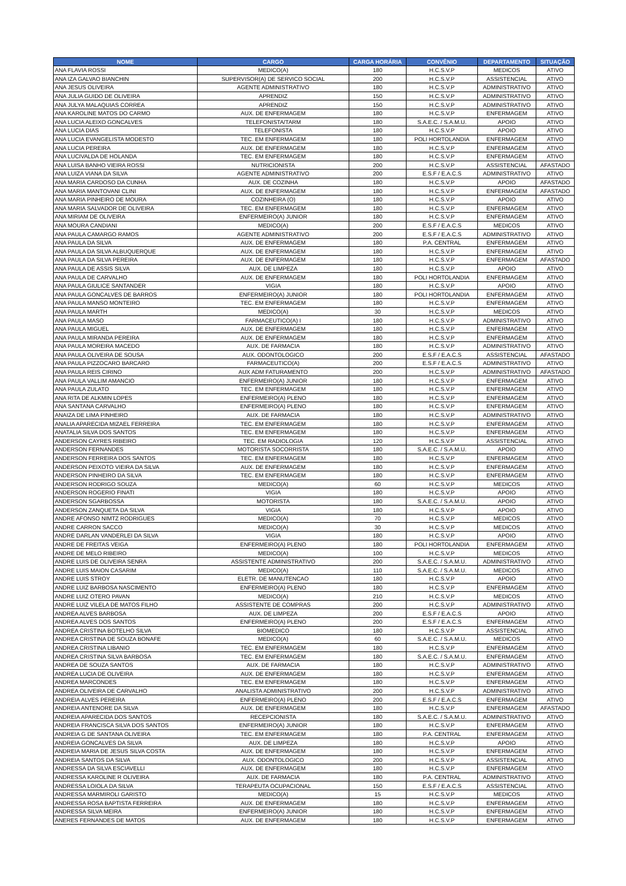| NOME | CARGO | CARGA HORÁRIA | CONVÊNIO | DEPARTAMENTO | SITUAÇÃO |
| --- | --- | --- | --- | --- | --- |
| ANA FLAVIA ROSSI | MEDICO(A) | 180 | H.C.S.V.P | MEDICOS | ATIVO |
| ANA IZA GALVAO BIANCHIN | SUPERVISOR(A) DE SERVICO SOCIAL | 200 | H.C.S.V.P | ASSISTENCIAL | ATIVO |
| ANA JESUS OLIVEIRA | AGENTE ADMINISTRATIVO | 180 | H.C.S.V.P | ADMINISTRATIVO | ATIVO |
| ANA JULIA GUIDO DE OLIVEIRA | APRENDIZ | 150 | H.C.S.V.P | ADMINISTRATIVO | ATIVO |
| ANA JULYA MALAQUIAS CORREA | APRENDIZ | 150 | H.C.S.V.P | ADMINISTRATIVO | ATIVO |
| ANA KAROLINE MATOS DO CARMO | AUX. DE ENFERMAGEM | 180 | H.C.S.V.P | ENFERMAGEM | ATIVO |
| ANA LUCIA ALEIXO GONCALVES | TELEFONISTA/TARM | 180 | S.A.E.C. / S.A.M.U. | APOIO | ATIVO |
| ANA LUCIA DIAS | TELEFONISTA | 180 | H.C.S.V.P | APOIO | ATIVO |
| ANA LUCIA EVANGELISTA MODESTO | TEC. EM ENFERMAGEM | 180 | POLI HORTOLANDIA | ENFERMAGEM | ATIVO |
| ANA LUCIA PEREIRA | AUX. DE ENFERMAGEM | 180 | H.C.S.V.P | ENFERMAGEM | ATIVO |
| ANA LUCIVALDA DE HOLANDA | TEC. EM ENFERMAGEM | 180 | H.C.S.V.P | ENFERMAGEM | ATIVO |
| ANA LUISA BANHO VIEIRA ROSSI | NUTRICIONISTA | 200 | H.C.S.V.P | ASSISTENCIAL | AFASTADO |
| ANA LUIZA VIANA DA SILVA | AGENTE ADMINISTRATIVO | 200 | E.S.F / E.A.C.S | ADMINISTRATIVO | ATIVO |
| ANA MARIA CARDOSO DA CUNHA | AUX. DE COZINHA | 180 | H.C.S.V.P | APOIO | AFASTADO |
| ANA MARIA MANTOVANI CLINI | AUX. DE ENFERMAGEM | 180 | H.C.S.V.P | ENFERMAGEM | AFASTADO |
| ANA MARIA PINHEIRO DE MOURA | COZINHEIRA (O) | 180 | H.C.S.V.P | APOIO | ATIVO |
| ANA MARIA SALVADOR DE OLIVEIRA | TEC. EM ENFERMAGEM | 180 | H.C.S.V.P | ENFERMAGEM | ATIVO |
| ANA MIRIAM DE OLIVEIRA | ENFERMEIRO(A) JUNIOR | 180 | H.C.S.V.P | ENFERMAGEM | ATIVO |
| ANA MOURA CANDIANI | MEDICO(A) | 200 | E.S.F / E.A.C.S | MEDICOS | ATIVO |
| ANA PAULA CAMARGO RAMOS | AGENTE ADMINISTRATIVO | 200 | E.S.F / E.A.C.S | ADMINISTRATIVO | ATIVO |
| ANA PAULA DA SILVA | AUX. DE ENFERMAGEM | 180 | P.A. CENTRAL | ENFERMAGEM | ATIVO |
| ANA PAULA DA SILVA ALBUQUERQUE | AUX. DE ENFERMAGEM | 180 | H.C.S.V.P | ENFERMAGEM | ATIVO |
| ANA PAULA DA SILVA PEREIRA | AUX. DE ENFERMAGEM | 180 | H.C.S.V.P | ENFERMAGEM | AFASTADO |
| ANA PAULA DE ASSIS SILVA | AUX. DE LIMPEZA | 180 | H.C.S.V.P | APOIO | ATIVO |
| ANA PAULA DE CARVALHO | AUX. DE ENFERMAGEM | 180 | POLI HORTOLANDIA | ENFERMAGEM | ATIVO |
| ANA PAULA GIULICE SANTANDER | VIGIA | 180 | H.C.S.V.P | APOIO | ATIVO |
| ANA PAULA GONCALVES DE BARROS | ENFERMEIRO(A) JUNIOR | 180 | POLI HORTOLANDIA | ENFERMAGEM | ATIVO |
| ANA PAULA MANSO MONTEIRO | TEC. EM ENFERMAGEM | 180 | H.C.S.V.P | ENFERMAGEM | ATIVO |
| ANA PAULA MARTH | MEDICO(A) | 30 | H.C.S.V.P | MEDICOS | ATIVO |
| ANA PAULA MASO | FARMACEUTICO(A) I | 180 | H.C.S.V.P | ADMINISTRATIVO | ATIVO |
| ANA PAULA MIGUEL | AUX. DE ENFERMAGEM | 180 | H.C.S.V.P | ENFERMAGEM | ATIVO |
| ANA PAULA MIRANDA PEREIRA | AUX. DE ENFERMAGEM | 180 | H.C.S.V.P | ENFERMAGEM | ATIVO |
| ANA PAULA MOREIRA MACEDO | AUX. DE FARMACIA | 180 | H.C.S.V.P | ADMINISTRATIVO | ATIVO |
| ANA PAULA OLIVEIRA DE SOUSA | AUX. ODONTOLOGICO | 200 | E.S.F / E.A.C.S | ASSISTENCIAL | AFASTADO |
| ANA PAULA PIZZOCARO BARCARO | FARMACEUTICO(A) | 200 | E.S.F / E.A.C.S | ADMINISTRATIVO | ATIVO |
| ANA PAULA REIS CIRINO | AUX ADM FATURAMENTO | 200 | H.C.S.V.P | ADMINISTRATIVO | AFASTADO |
| ANA PAULA VALLIM AMANCIO | ENFERMEIRO(A) JUNIOR | 180 | H.C.S.V.P | ENFERMAGEM | ATIVO |
| ANA PAULA ZULATO | TEC. EM ENFERMAGEM | 180 | H.C.S.V.P | ENFERMAGEM | ATIVO |
| ANA RITA DE ALKMIN LOPES | ENFERMEIRO(A) PLENO | 180 | H.C.S.V.P | ENFERMAGEM | ATIVO |
| ANA SANTANA CARVALHO | ENFERMEIRO(A) PLENO | 180 | H.C.S.V.P | ENFERMAGEM | ATIVO |
| ANAIZA DE LIMA PINHEIRO | AUX. DE FARMACIA | 180 | H.C.S.V.P | ADMINISTRATIVO | ATIVO |
| ANALIA APARECIDA MIZAEL FERREIRA | TEC. EM ENFERMAGEM | 180 | H.C.S.V.P | ENFERMAGEM | ATIVO |
| ANATALIA SILVA DOS SANTOS | TEC. EM ENFERMAGEM | 180 | H.C.S.V.P | ENFERMAGEM | ATIVO |
| ANDERSON CAYRES RIBEIRO | TEC. EM RADIOLOGIA | 120 | H.C.S.V.P | ASSISTENCIAL | ATIVO |
| ANDERSON FERNANDES | MOTORISTA SOCORRISTA | 180 | S.A.E.C. / S.A.M.U. | APOIO | ATIVO |
| ANDERSON FERREIRA DOS SANTOS | TEC. EM ENFERMAGEM | 180 | H.C.S.V.P | ENFERMAGEM | ATIVO |
| ANDERSON PEIXOTO VIEIRA DA SILVA | AUX. DE ENFERMAGEM | 180 | H.C.S.V.P | ENFERMAGEM | ATIVO |
| ANDERSON PINHEIRO DA SILVA | TEC. EM ENFERMAGEM | 180 | H.C.S.V.P | ENFERMAGEM | ATIVO |
| ANDERSON RODRIGO SOUZA | MEDICO(A) | 60 | H.C.S.V.P | MEDICOS | ATIVO |
| ANDERSON ROGERIO FINATI | VIGIA | 180 | H.C.S.V.P | APOIO | ATIVO |
| ANDERSON SGARBOSSA | MOTORISTA | 180 | S.A.E.C. / S.A.M.U. | APOIO | ATIVO |
| ANDERSON ZANQUETA DA SILVA | VIGIA | 180 | H.C.S.V.P | APOIO | ATIVO |
| ANDRE AFONSO NIMTZ RODRIGUES | MEDICO(A) | 70 | H.C.S.V.P | MEDICOS | ATIVO |
| ANDRE CARRON SACCO | MEDICO(A) | 30 | H.C.S.V.P | MEDICOS | ATIVO |
| ANDRE DARLAN VANDERLEI DA SILVA | VIGIA | 180 | H.C.S.V.P | APOIO | ATIVO |
| ANDRE DE FREITAS VEIGA | ENFERMEIRO(A) PLENO | 180 | POLI HORTOLANDIA | ENFERMAGEM | ATIVO |
| ANDRE DE MELO RIBEIRO | MEDICO(A) | 100 | H.C.S.V.P | MEDICOS | ATIVO |
| ANDRE LUIS DE OLIVEIRA SENRA | ASSISTENTE ADMINISTRATIVO | 200 | S.A.E.C. / S.A.M.U. | ADMINISTRATIVO | ATIVO |
| ANDRE LUIS MAION CASARIM | MEDICO(A) | 110 | S.A.E.C. / S.A.M.U. | MEDICOS | ATIVO |
| ANDRE LUIS STROY | ELETR. DE MANUTENCAO | 180 | H.C.S.V.P | APOIO | ATIVO |
| ANDRE LUIZ BARBOSA NASCIMENTO | ENFERMEIRO(A) PLENO | 180 | H.C.S.V.P | ENFERMAGEM | ATIVO |
| ANDRE LUIZ OTERO PAVAN | MEDICO(A) | 210 | H.C.S.V.P | MEDICOS | ATIVO |
| ANDRE LUIZ VILELA DE MATOS FILHO | ASSISTENTE DE COMPRAS | 200 | H.C.S.V.P | ADMINISTRATIVO | ATIVO |
| ANDREA ALVES BARBOSA | AUX. DE LIMPEZA | 200 | E.S.F / E.A.C.S | APOIO | ATIVO |
| ANDREA ALVES DOS SANTOS | ENFERMEIRO(A) PLENO | 200 | E.S.F / E.A.C.S | ENFERMAGEM | ATIVO |
| ANDREA CRISTINA BOTELHO SILVA | BIOMEDICO | 180 | H.C.S.V.P | ASSISTENCIAL | ATIVO |
| ANDREA CRISTINA DE SOUZA BONAFE | MEDICO(A) | 60 | S.A.E.C. / S.A.M.U. | MEDICOS | ATIVO |
| ANDREA CRISTINA LIBANIO | TEC. EM ENFERMAGEM | 180 | H.C.S.V.P | ENFERMAGEM | ATIVO |
| ANDREA CRISTINA SILVA BARBOSA | TEC. EM ENFERMAGEM | 180 | S.A.E.C. / S.A.M.U. | ENFERMAGEM | ATIVO |
| ANDREA DE SOUZA SANTOS | AUX. DE FARMACIA | 180 | H.C.S.V.P | ADMINISTRATIVO | ATIVO |
| ANDREA LUCIA DE OLIVEIRA | AUX. DE ENFERMAGEM | 180 | H.C.S.V.P | ENFERMAGEM | ATIVO |
| ANDREA MARCONDES | TEC. EM ENFERMAGEM | 180 | H.C.S.V.P | ENFERMAGEM | ATIVO |
| ANDREA OLIVEIRA DE CARVALHO | ANALISTA ADMINISTRATIVO | 200 | H.C.S.V.P | ADMINISTRATIVO | ATIVO |
| ANDREIA ALVES PEREIRA | ENFERMEIRO(A) PLENO | 200 | E.S.F / E.A.C.S | ENFERMAGEM | ATIVO |
| ANDREIA ANTENORE DA SILVA | AUX. DE ENFERMAGEM | 180 | H.C.S.V.P | ENFERMAGEM | AFASTADO |
| ANDREIA APARECIDA DOS SANTOS | RECEPCIONISTA | 180 | S.A.E.C. / S.A.M.U. | ADMINISTRATIVO | ATIVO |
| ANDREIA FRANCISCA SILVA DOS SANTOS | ENFERMEIRO(A) JUNIOR | 180 | H.C.S.V.P | ENFERMAGEM | ATIVO |
| ANDREIA G DE SANTANA OLIVEIRA | TEC. EM ENFERMAGEM | 180 | P.A. CENTRAL | ENFERMAGEM | ATIVO |
| ANDREIA GONCALVES DA SILVA | AUX. DE LIMPEZA | 180 | H.C.S.V.P | APOIO | ATIVO |
| ANDREIA MARIA DE JESUS SILVA COSTA | AUX. DE ENFERMAGEM | 180 | H.C.S.V.P | ENFERMAGEM | ATIVO |
| ANDREIA SANTOS DA SILVA | AUX. ODONTOLOGICO | 200 | H.C.S.V.P | ASSISTENCIAL | ATIVO |
| ANDRESSA DA SILVA ESCIAVELLI | AUX. DE ENFERMAGEM | 180 | H.C.S.V.P | ENFERMAGEM | ATIVO |
| ANDRESSA KAROLINE R OLIVEIRA | AUX. DE FARMACIA | 180 | P.A. CENTRAL | ADMINISTRATIVO | ATIVO |
| ANDRESSA LOIOLA DA SILVA | TERAPEUTA OCUPACIONAL | 150 | E.S.F / E.A.C.S | ASSISTENCIAL | ATIVO |
| ANDRESSA MARMIROLI GARISTO | MEDICO(A) | 15 | H.C.S.V.P | MEDICOS | ATIVO |
| ANDRESSA ROSA BAPTISTA FERREIRA | AUX. DE ENFERMAGEM | 180 | H.C.S.V.P | ENFERMAGEM | ATIVO |
| ANDRESSA SILVA MEIRA | ENFERMEIRO(A) JUNIOR | 180 | H.C.S.V.P | ENFERMAGEM | ATIVO |
| ANERES FERNANDES DE MATOS | AUX. DE ENFERMAGEM | 180 | H.C.S.V.P | ENFERMAGEM | ATIVO |